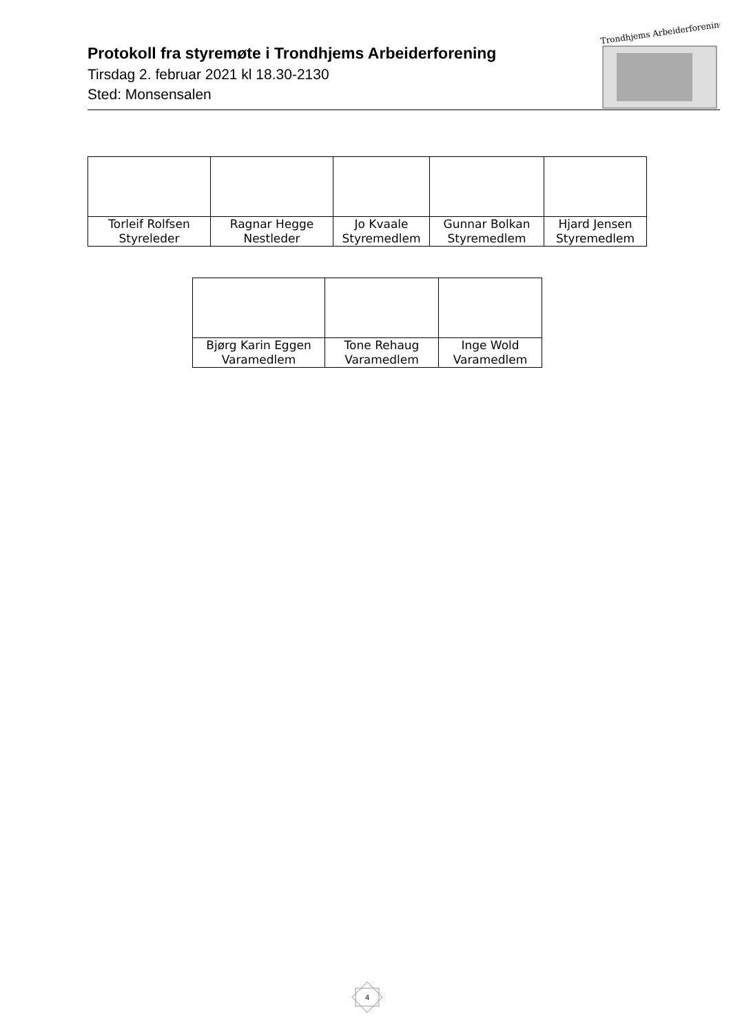Protokoll fra styremøte i Trondhjems Arbeiderforening
Tirsdag 2. februar 2021 kl 18.30-2130
Sted: Monsensalen
Trondhjems Arbeiderforening
| Torleif Rolfsen Styreleder | Ragnar Hegge Nestleder | Jo Kvaale Styremedlem | Gunnar Bolkan Styremedlem | Hjard Jensen Styremedlem |
| Bjørg Karin Eggen Varamedlem | Tone Rehaug Varamedlem | Inge Wold Varamedlem |
4